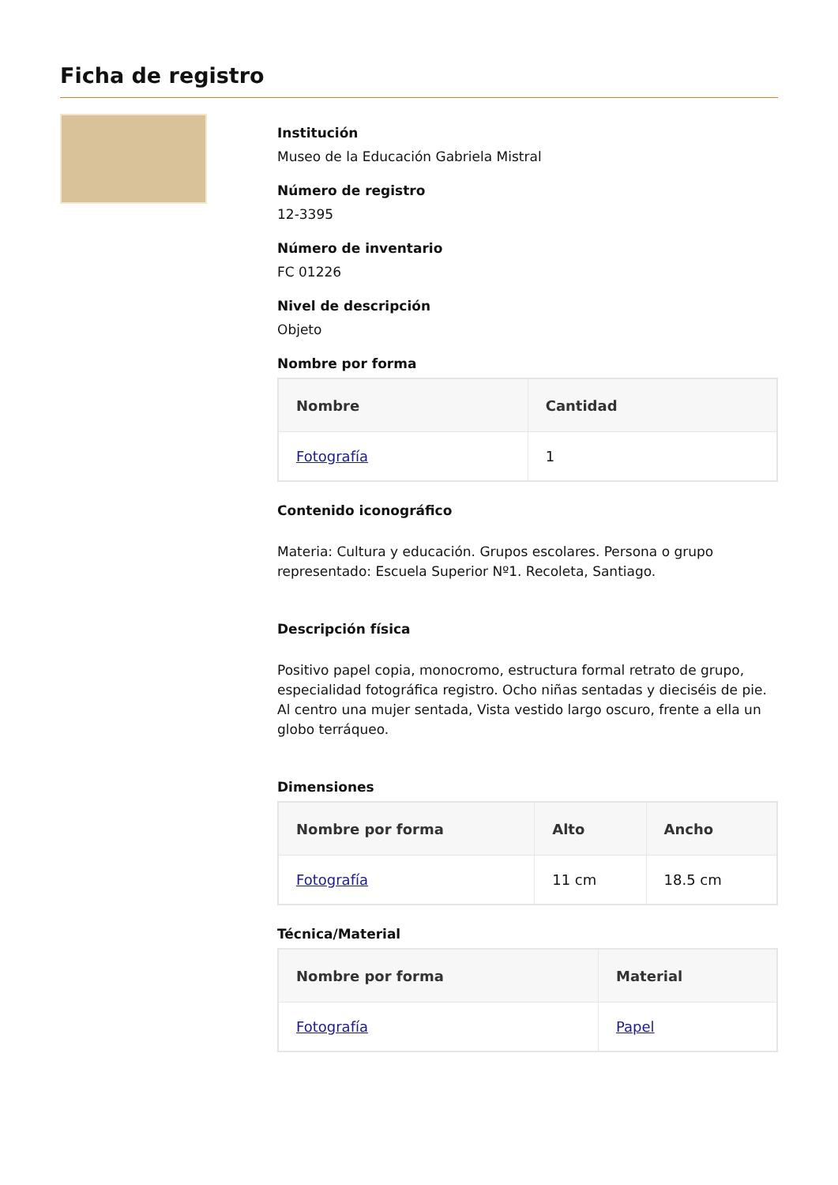Ficha de registro
Institución
Museo de la Educación Gabriela Mistral
Número de registro
12-3395
Número de inventario
FC 01226
Nivel de descripción
Objeto
Nombre por forma
| Nombre | Cantidad |
| --- | --- |
| Fotografía | 1 |
Contenido iconográfico
Materia: Cultura y educación. Grupos escolares. Persona o grupo representado: Escuela Superior Nº1. Recoleta, Santiago.
Descripción física
Positivo papel copia, monocromo, estructura formal retrato de grupo, especialidad fotográfica registro. Ocho niñas sentadas y dieciséis de pie. Al centro una mujer sentada, Vista vestido largo oscuro, frente a ella un globo terráqueo.
Dimensiones
| Nombre por forma | Alto | Ancho |
| --- | --- | --- |
| Fotografía | 11 cm | 18.5 cm |
Técnica/Material
| Nombre por forma | Material |
| --- | --- |
| Fotografía | Papel |